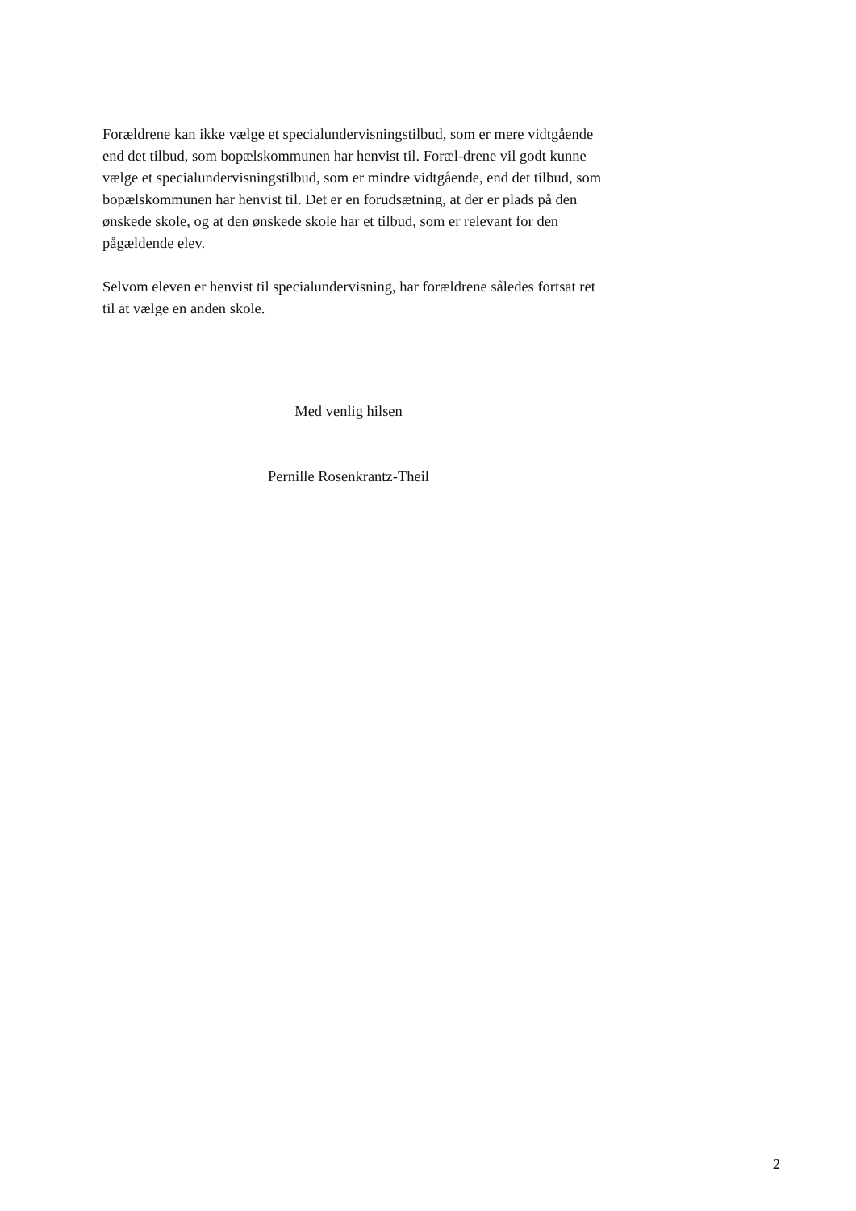Forældrene kan ikke vælge et specialundervisningstilbud, som er mere vidtgående end det tilbud, som bopælskommunen har henvist til. Foræl-drene vil godt kunne vælge et specialundervisningstilbud, som er mindre vidtgående, end det tilbud, som bopælskommunen har henvist til. Det er en forudsætning, at der er plads på den ønskede skole, og at den ønskede skole har et tilbud, som er relevant for den pågældende elev.
Selvom eleven er henvist til specialundervisning, har forældrene således fortsat ret til at vælge en anden skole.
Med venlig hilsen
Pernille Rosenkrantz-Theil
2